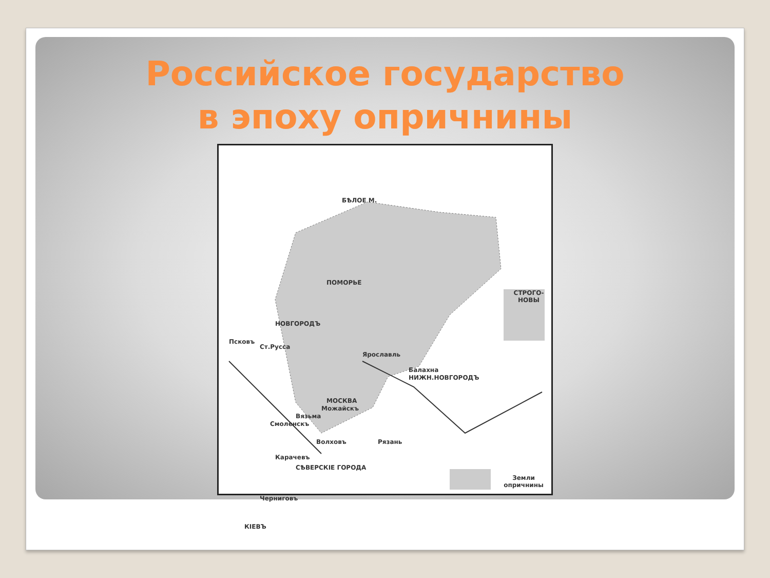Российское государство
в эпоху опричнины
ПОМОРЬЕ
НОВГОРОДЪ
Псковъ
Ст.Русса
Ярославль
Балахна
НИЖН.НОВГОРОДЪ
МОСКВА
Можайскъ
Вязьма
Смоленскъ
Волховъ Рязань
Карачевъ
СѢВЕРСКІЕ ГОРОДА
Черниговъ
КІЕВЪ
СТРОГО-НОВЫ
БѢЛОЕ М.
Земли опричнины